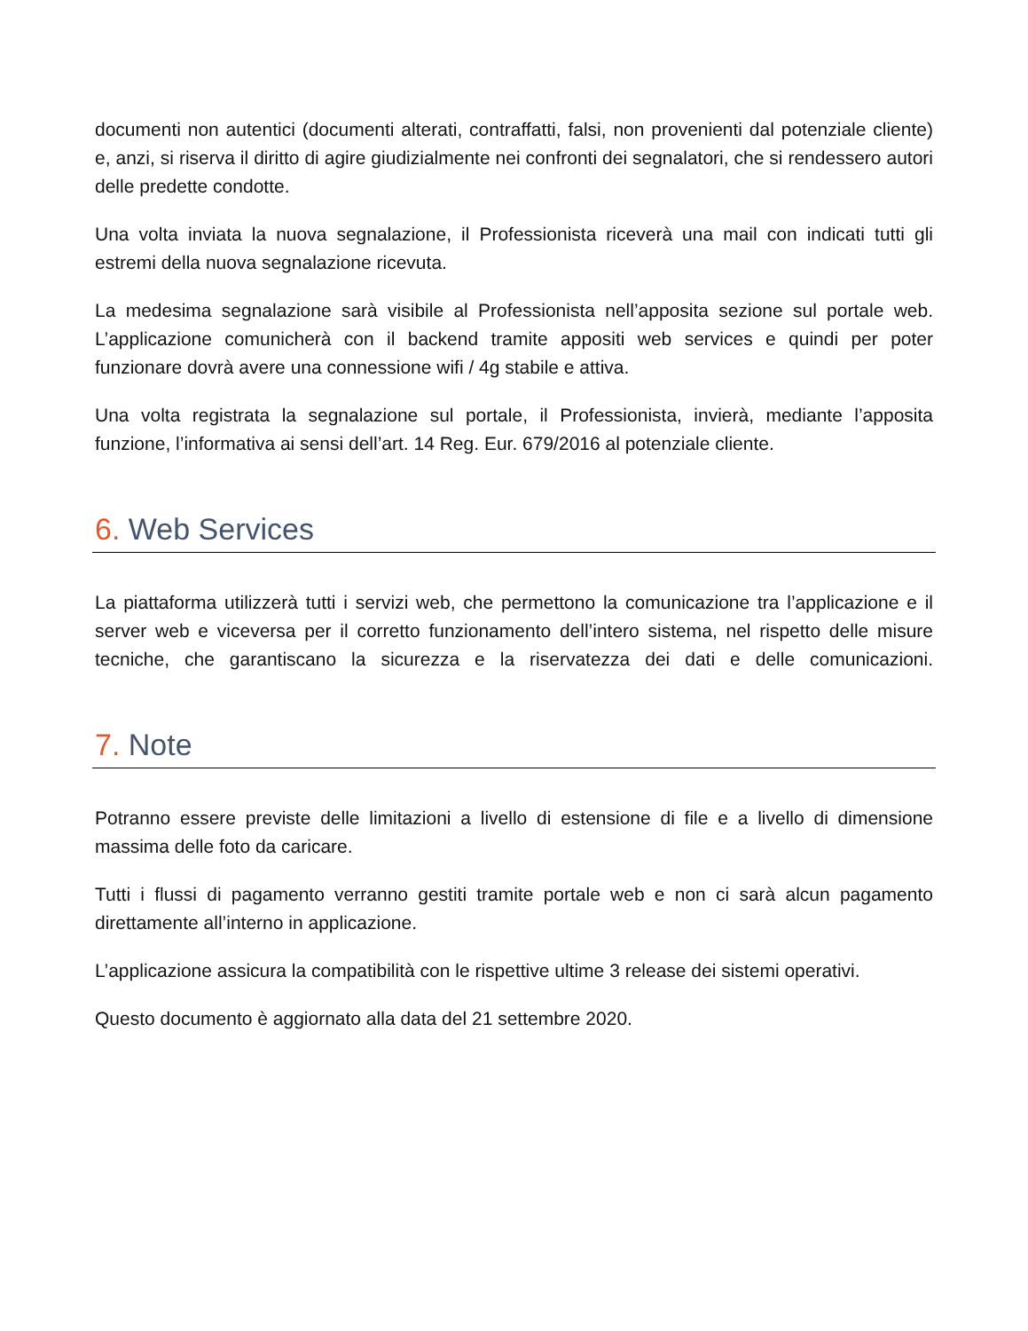documenti non autentici (documenti alterati, contraffatti, falsi, non provenienti dal potenziale cliente) e, anzi, si riserva il diritto di agire giudizialmente nei confronti dei segnalatori, che si rendessero autori delle predette condotte.
Una volta inviata la nuova segnalazione, il Professionista riceverà una mail con indicati tutti gli estremi della nuova segnalazione ricevuta.
La medesima segnalazione sarà visibile al Professionista nell’apposita sezione sul portale web. L’applicazione comunicherà con il backend tramite appositi web services e quindi per poter funzionare dovrà avere una connessione wifi / 4g stabile e attiva.
Una volta registrata la segnalazione sul portale, il Professionista, invierà, mediante l’apposita funzione, l’informativa ai sensi dell’art. 14 Reg. Eur. 679/2016 al potenziale cliente.
6. Web Services
La piattaforma utilizzerà tutti i servizi web, che permettono la comunicazione tra l’applicazione e il server web e viceversa per il corretto funzionamento dell’intero sistema, nel rispetto delle misure tecniche, che garantiscano la sicurezza e la riservatezza dei dati e delle comunicazioni.
7. Note
Potranno essere previste delle limitazioni a livello di estensione di file e a livello di dimensione massima delle foto da caricare.
Tutti i flussi di pagamento verranno gestiti tramite portale web e non ci sarà alcun pagamento direttamente all’interno in applicazione.
L’applicazione assicura la compatibilità con le rispettive ultime 3 release dei sistemi operativi.
Questo documento è aggiornato alla data del 21 settembre 2020.